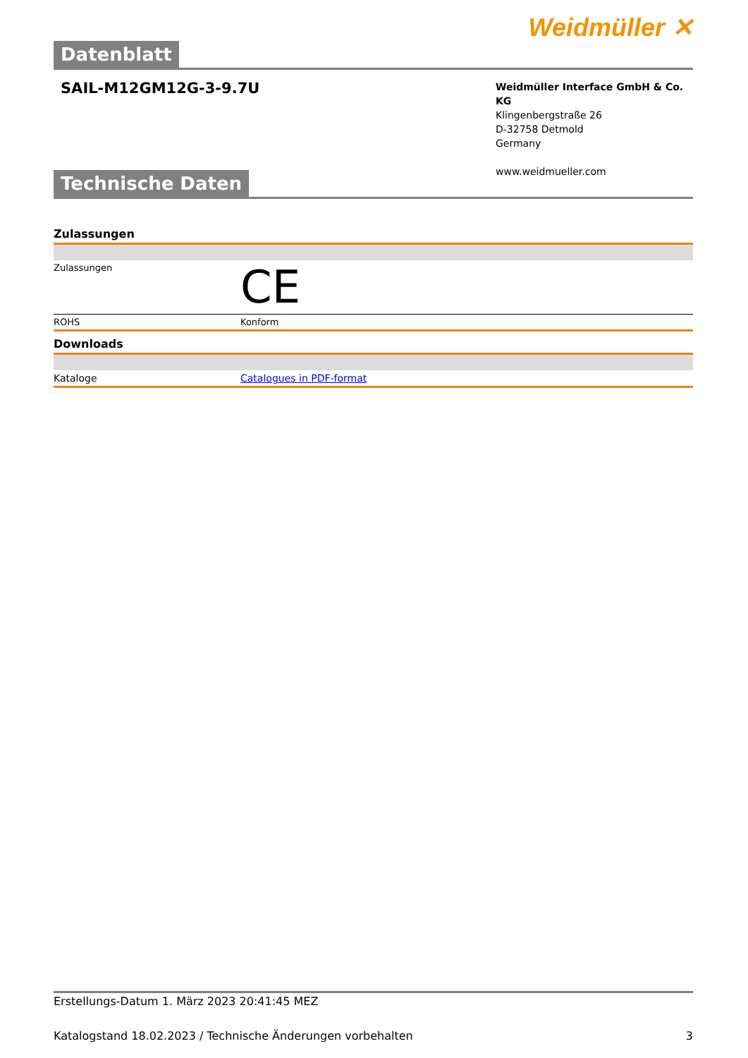Weidmüller ✕
Datenblatt
SAIL-M12GM12G-3-9.7U
Weidmüller Interface GmbH & Co. KG
Klingenbergstraße 26
D-32758 Detmold
Germany
www.weidmueller.com
Technische Daten
| Zulassungen | |
| Zulassungen | CE |
| ROHS | Konform |
| Downloads | |
| Kataloge | Catalogues in PDF-format |
Erstellungs-Datum 1. März 2023 20:41:45 MEZ
Katalogstand 18.02.2023 / Technische Änderungen vorbehalten 3